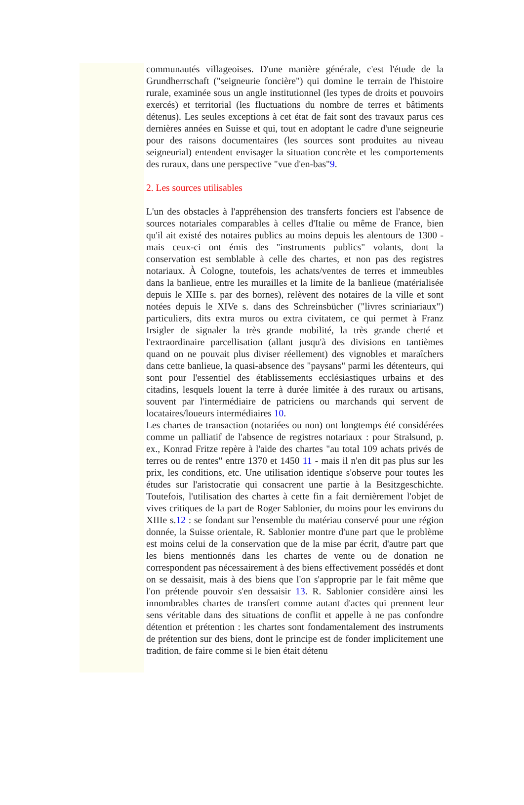communautés villageoises. D'une manière générale, c'est l'étude de la Grundherrschaft ("seigneurie foncière") qui domine le terrain de l'histoire rurale, examinée sous un angle institutionnel (les types de droits et pouvoirs exercés) et territorial (les fluctuations du nombre de terres et bâtiments détenus). Les seules exceptions à cet état de fait sont des travaux parus ces dernières années en Suisse et qui, tout en adoptant le cadre d'une seigneurie pour des raisons documentaires (les sources sont produites au niveau seigneurial) entendent envisager la situation concrète et les comportements des ruraux, dans une perspective "vue d'en-bas"9.
2. Les sources utilisables
L'un des obstacles à l'appréhension des transferts fonciers est l'absence de sources notariales comparables à celles d'Italie ou même de France, bien qu'il ait existé des notaires publics au moins depuis les alentours de 1300 - mais ceux-ci ont émis des "instruments publics" volants, dont la conservation est semblable à celle des chartes, et non pas des registres notariaux. À Cologne, toutefois, les achats/ventes de terres et immeubles dans la banlieue, entre les murailles et la limite de la banlieue (matérialisée depuis le XIIIe s. par des bornes), relèvent des notaires de la ville et sont notées depuis le XIVe s. dans des Schreinsbücher ("livres scriniariaux") particuliers, dits extra muros ou extra civitatem, ce qui permet à Franz Irsigler de signaler la très grande mobilité, la très grande cherté et l'extraordinaire parcellisation (allant jusqu'à des divisions en tantièmes quand on ne pouvait plus diviser réellement) des vignobles et maraîchers dans cette banlieue, la quasi-absence des "paysans" parmi les détenteurs, qui sont pour l'essentiel des établissements ecclésiastiques urbains et des citadins, lesquels louent la terre à durée limitée à des ruraux ou artisans, souvent par l'intermédiaire de patriciens ou marchands qui servent de locataires/loueurs intermédiaires 10.
Les chartes de transaction (notariées ou non) ont longtemps été considérées comme un palliatif de l'absence de registres notariaux : pour Stralsund, p. ex., Konrad Fritze repère à l'aide des chartes "au total 109 achats privés de terres ou de rentes" entre 1370 et 1450 11 - mais il n'en dit pas plus sur les prix, les conditions, etc. Une utilisation identique s'observe pour toutes les études sur l'aristocratie qui consacrent une partie à la Besitzgeschichte. Toutefois, l'utilisation des chartes à cette fin a fait dernièrement l'objet de vives critiques de la part de Roger Sablonier, du moins pour les environs du XIIIe s.12 : se fondant sur l'ensemble du matériau conservé pour une région donnée, la Suisse orientale, R. Sablonier montre d'une part que le problème est moins celui de la conservation que de la mise par écrit, d'autre part que les biens mentionnés dans les chartes de vente ou de donation ne correspondent pas nécessairement à des biens effectivement possédés et dont on se dessaisit, mais à des biens que l'on s'approprie par le fait même que l'on prétende pouvoir s'en dessaisir 13. R. Sablonier considère ainsi les innombrables chartes de transfert comme autant d'actes qui prennent leur sens véritable dans des situations de conflit et appelle à ne pas confondre détention et prétention : les chartes sont fondamentalement des instruments de prétention sur des biens, dont le principe est de fonder implicitement une tradition, de faire comme si le bien était détenu